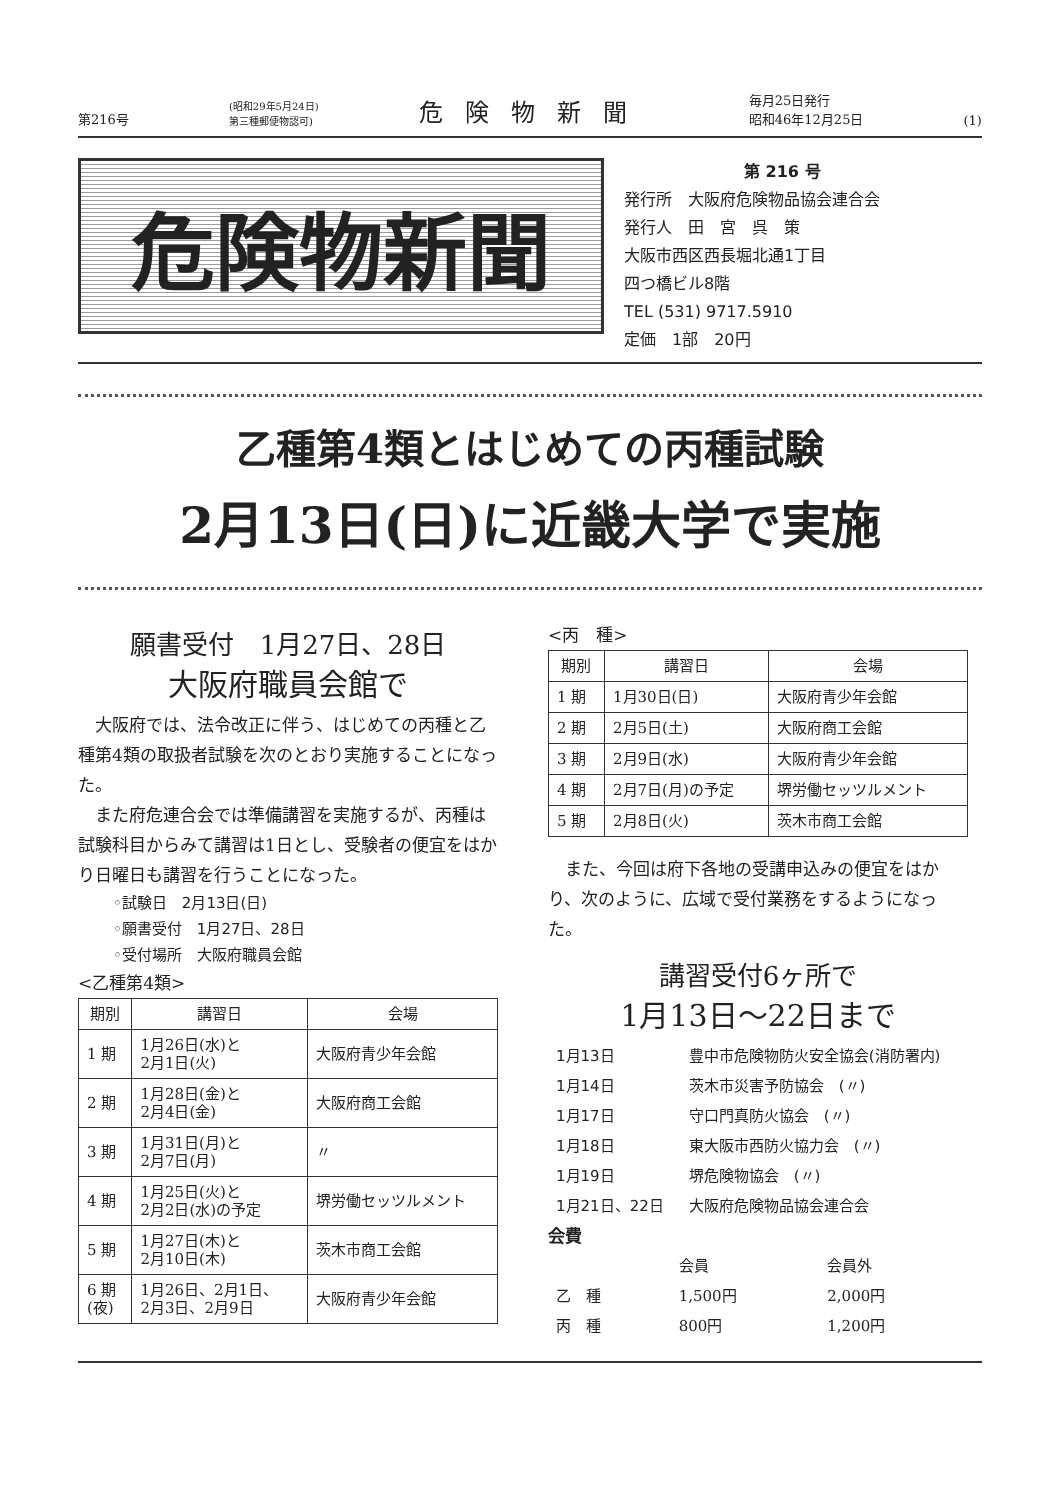第216号 (昭和29年5月24日)
第三種郵便物認可) 危険物新聞 毎月25日発行
昭和46年12月25日 (1)
危険物新聞
第 216 号
発行所　大阪府危険物品協会連合会
発行人　田　宮　呉　策
大阪市西区西長堀北通1丁目
四つ橋ビル8階
TEL (531) 9717.5910
定価　1部　20円
乙種第4類とはじめての丙種試験
2月13日(日)に近畿大学で実施
願書受付　1月27日、28日
大阪府職員会館で
　大阪府では、法令改正に伴う、はじめての丙種と乙種第4類の取扱者試験を次のとおり実施することになった。
　また府危連合会では準備講習を実施するが、丙種は試験科目からみて講習は1日とし、受験者の便宜をはかり日曜日も講習を行うことになった。
◦試験日　2月13日(日)
◦願書受付　1月27日、28日
◦受付場所　大阪府職員会館
<乙種第4類>
| 期別 | 講習日 | 会場 |
| --- | --- | --- |
| 1 期 | 1月26日(水)と 2月1日(火) | 大阪府青少年会館 |
| 2 期 | 1月28日(金)と 2月4日(金) | 大阪府商工会館 |
| 3 期 | 1月31日(月)と 2月7日(月) | 〃 |
| 4 期 | 1月25日(火)と 2月2日(水)の予定 | 堺労働セッツルメント |
| 5 期 | 1月27日(木)と 2月10日(木) | 茨木市商工会館 |
| 6 期 (夜) | 1月26日、2月1日、 2月3日、2月9日 | 大阪府青少年会館 |
<丙　種>
| 期別 | 講習日 | 会場 |
| --- | --- | --- |
| 1 期 | 1月30日(日) | 大阪府青少年会館 |
| 2 期 | 2月5日(土) | 大阪府商工会館 |
| 3 期 | 2月9日(水) | 大阪府青少年会館 |
| 4 期 | 2月7日(月)の予定 | 堺労働セッツルメント |
| 5 期 | 2月8日(火) | 茨木市商工会館 |
　また、今回は府下各地の受講申込みの便宜をはかり、次のように、広域で受付業務をするようになった。
講習受付6ヶ所で
1月13日～22日まで
| 1月13日 | 豊中市危険物防火安全協会(消防署内) |
| 1月14日 | 茨木市災害予防協会 (〃) |
| 1月17日 | 守口門真防火協会 (〃) |
| 1月18日 | 東大阪市西防火協力会 (〃) |
| 1月19日 | 堺危険物協会 (〃) |
| 1月21日、22日 | 大阪府危険物品協会連合会 |
会費
| | 会員 | 会員外 |
| 乙 種 | 1,500円 | 2,000円 |
| 丙 種 | 800円 | 1,200円 |